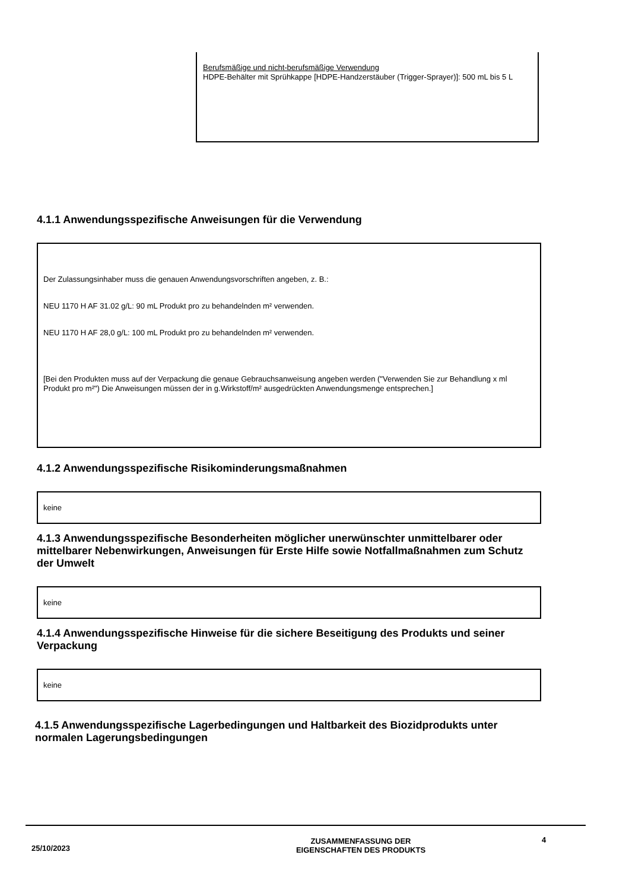Berufsmäßige und nicht-berufsmäßige Verwendung
HDPE-Behälter mit Sprühkappe [HDPE-Handzerstäuber (Trigger-Sprayer)]: 500 mL bis 5 L
4.1.1 Anwendungsspezifische Anweisungen für die Verwendung
Der Zulassungsinhaber muss die genauen Anwendungsvorschriften angeben, z. B.:
NEU 1170 H AF 31.02 g/L: 90 mL Produkt pro zu behandelnden m² verwenden.
NEU 1170 H AF 28,0 g/L: 100 mL Produkt pro zu behandelnden m² verwenden.
[Bei den Produkten muss auf der Verpackung die genaue Gebrauchsanweisung angeben werden ("Verwenden Sie zur Behandlung x ml Produkt pro m²") Die Anweisungen müssen der in g.Wirkstoff/m² ausgedrückten Anwendungsmenge entsprechen.]
4.1.2 Anwendungsspezifische Risikominderungsmaßnahmen
keine
4.1.3 Anwendungsspezifische Besonderheiten möglicher unerwünschter unmittelbarer oder mittelbarer Nebenwirkungen, Anweisungen für Erste Hilfe sowie Notfallmaßnahmen zum Schutz der Umwelt
keine
4.1.4 Anwendungsspezifische Hinweise für die sichere Beseitigung des Produkts und seiner Verpackung
keine
4.1.5 Anwendungsspezifische Lagerbedingungen und Haltbarkeit des Biozidprodukts unter normalen Lagerungsbedingungen
25/10/2023
ZUSAMMENFASSUNG DER
EIGENSCHAFTEN DES PRODUKTS
4